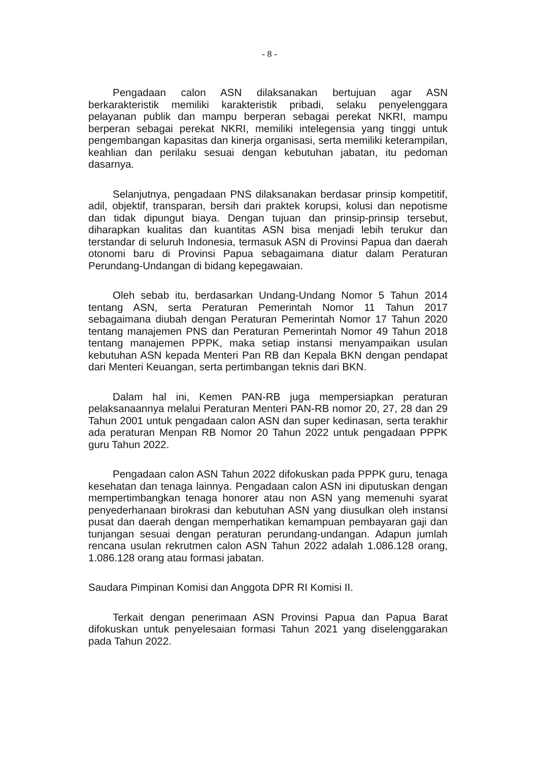- 8 -
Pengadaan calon ASN dilaksanakan bertujuan agar ASN berkarakteristik memiliki karakteristik pribadi, selaku penyelenggara pelayanan publik dan mampu berperan sebagai perekat NKRI, mampu berperan sebagai perekat NKRI, memiliki intelegensia yang tinggi untuk pengembangan kapasitas dan kinerja organisasi, serta memiliki keterampilan, keahlian dan perilaku sesuai dengan kebutuhan jabatan, itu pedoman dasarnya.
Selanjutnya, pengadaan PNS dilaksanakan berdasar prinsip kompetitif, adil, objektif, transparan, bersih dari praktek korupsi, kolusi dan nepotisme dan tidak dipungut biaya. Dengan tujuan dan prinsip-prinsip tersebut, diharapkan kualitas dan kuantitas ASN bisa menjadi lebih terukur dan terstandar di seluruh Indonesia, termasuk ASN di Provinsi Papua dan daerah otonomi baru di Provinsi Papua sebagaimana diatur dalam Peraturan Perundang-Undangan di bidang kepegawaian.
Oleh sebab itu, berdasarkan Undang-Undang Nomor 5 Tahun 2014 tentang ASN, serta Peraturan Pemerintah Nomor 11 Tahun 2017 sebagaimana diubah dengan Peraturan Pemerintah Nomor 17 Tahun 2020 tentang manajemen PNS dan Peraturan Pemerintah Nomor 49 Tahun 2018 tentang manajemen PPPK, maka setiap instansi menyampaikan usulan kebutuhan ASN kepada Menteri Pan RB dan Kepala BKN dengan pendapat dari Menteri Keuangan, serta pertimbangan teknis dari BKN.
Dalam hal ini, Kemen PAN-RB juga mempersiapkan peraturan pelaksanaannya melalui Peraturan Menteri PAN-RB nomor 20, 27, 28 dan 29 Tahun 2001 untuk pengadaan calon ASN dan super kedinasan, serta terakhir ada peraturan Menpan RB Nomor 20 Tahun 2022 untuk pengadaan PPPK guru Tahun 2022.
Pengadaan calon ASN Tahun 2022 difokuskan pada PPPK guru, tenaga kesehatan dan tenaga lainnya. Pengadaan calon ASN ini diputuskan dengan mempertimbangkan tenaga honorer atau non ASN yang memenuhi syarat penyederhanaan birokrasi dan kebutuhan ASN yang diusulkan oleh instansi pusat dan daerah dengan memperhatikan kemampuan pembayaran gaji dan tunjangan sesuai dengan peraturan perundang-undangan. Adapun jumlah rencana usulan rekrutmen calon ASN Tahun 2022 adalah 1.086.128 orang, 1.086.128 orang atau formasi jabatan.
Saudara Pimpinan Komisi dan Anggota DPR RI Komisi II.
Terkait dengan penerimaan ASN Provinsi Papua dan Papua Barat difokuskan untuk penyelesaian formasi Tahun 2021 yang diselenggarakan pada Tahun 2022.